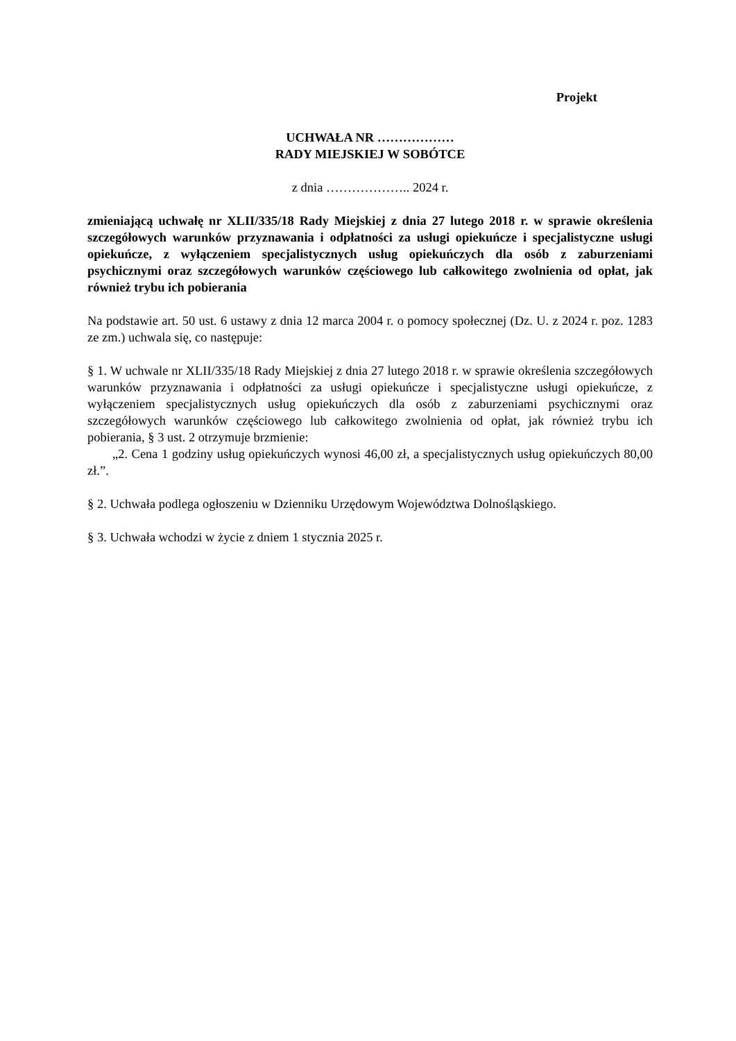Projekt
UCHWAŁA NR ………………
RADY MIEJSKIEJ W SOBÓTCE
z dnia ……………….. 2024 r.
zmieniającą uchwałę nr XLII/335/18 Rady Miejskiej z dnia 27 lutego 2018 r. w sprawie określenia szczegółowych warunków przyznawania i odpłatności za usługi opiekuńcze i specjalistyczne usługi opiekuńcze, z wyłączeniem specjalistycznych usług opiekuńczych dla osób z zaburzeniami psychicznymi oraz szczegółowych warunków częściowego lub całkowitego zwolnienia od opłat, jak również trybu ich pobierania
Na podstawie art. 50 ust. 6 ustawy z dnia 12 marca 2004 r. o pomocy społecznej (Dz. U. z 2024 r. poz. 1283 ze zm.) uchwala się, co następuje:
§ 1. W uchwale nr XLII/335/18 Rady Miejskiej z dnia 27 lutego 2018 r. w sprawie określenia szczegółowych warunków przyznawania i odpłatności za usługi opiekuńcze i specjalistyczne usługi opiekuńcze, z wyłączeniem specjalistycznych usług opiekuńczych dla osób z zaburzeniami psychicznymi oraz szczegółowych warunków częściowego lub całkowitego zwolnienia od opłat, jak również trybu ich pobierania, § 3 ust. 2 otrzymuje brzmienie:
„2. Cena 1 godziny usług opiekuńczych wynosi 46,00 zł, a specjalistycznych usług opiekuńczych 80,00 zł.”.
§ 2. Uchwała podlega ogłoszeniu w Dzienniku Urzędowym Województwa Dolnośląskiego.
§ 3. Uchwała wchodzi w życie z dniem 1 stycznia 2025 r.